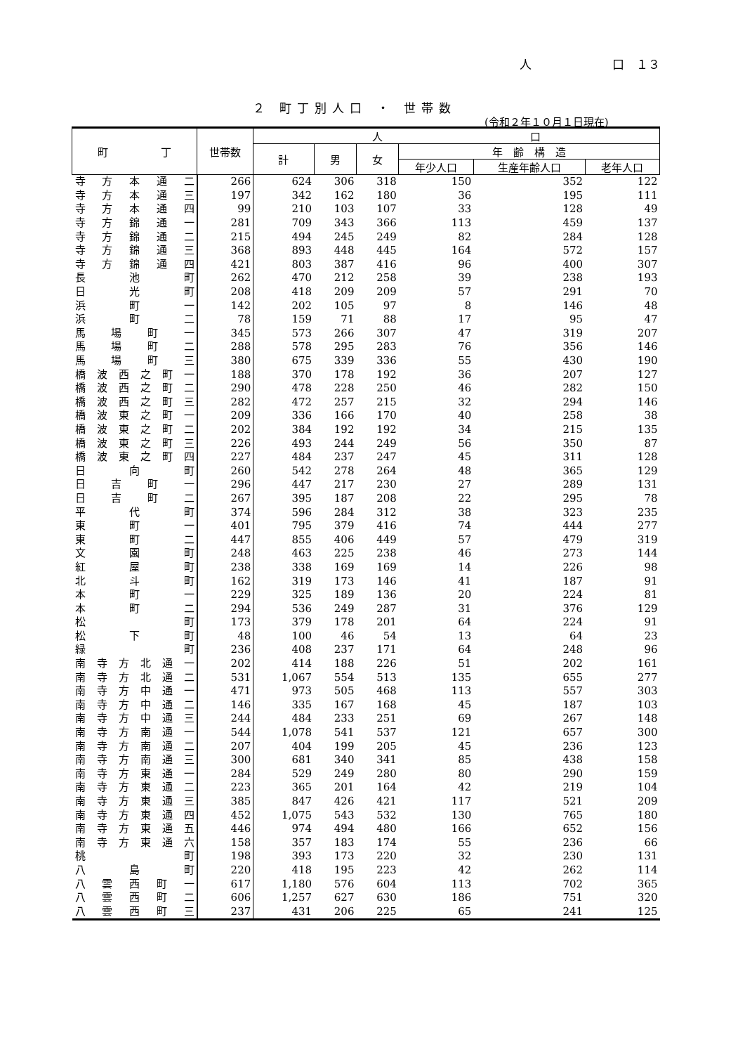人 口　１３
２ 町丁別人口 ・ 世帯数
(令和２年１０月１日現在)
| 町 丁 | 世帯数 | 人 口 | | | | | |
| --- | --- | --- | --- | --- | --- | --- | --- |
| | | 計 | 男 | 女 | 年 齢 構 造 | | |
| | | | | | 年少人口 | 生産年齢人口 | 老年人口 |
| 寺方本通二 | 266 | 624 | 306 | 318 | 150 | 352 | 122 |
| 寺方本通三 | 197 | 342 | 162 | 180 | 36 | 195 | 111 |
| 寺方本通四 | 99 | 210 | 103 | 107 | 33 | 128 | 49 |
| 寺方錦通一 | 281 | 709 | 343 | 366 | 113 | 459 | 137 |
| 寺方錦通二 | 215 | 494 | 245 | 249 | 82 | 284 | 128 |
| 寺方錦通三 | 368 | 893 | 448 | 445 | 164 | 572 | 157 |
| 寺方錦通四 | 421 | 803 | 387 | 416 | 96 | 400 | 307 |
| 長池町 | 262 | 470 | 212 | 258 | 39 | 238 | 193 |
| 日光町 | 208 | 418 | 209 | 209 | 57 | 291 | 70 |
| 浜町一 | 142 | 202 | 105 | 97 | 8 | 146 | 48 |
| 浜町二 | 78 | 159 | 71 | 88 | 17 | 95 | 47 |
| 馬場町一 | 345 | 573 | 266 | 307 | 47 | 319 | 207 |
| 馬場町二 | 288 | 578 | 295 | 283 | 76 | 356 | 146 |
| 馬場町三 | 380 | 675 | 339 | 336 | 55 | 430 | 190 |
| 橋波西之町一 | 188 | 370 | 178 | 192 | 36 | 207 | 127 |
| 橋波西之町二 | 290 | 478 | 228 | 250 | 46 | 282 | 150 |
| 橋波西之町三 | 282 | 472 | 257 | 215 | 32 | 294 | 146 |
| 橋波東之町一 | 209 | 336 | 166 | 170 | 40 | 258 | 38 |
| 橋波東之町二 | 202 | 384 | 192 | 192 | 34 | 215 | 135 |
| 橋波東之町三 | 226 | 493 | 244 | 249 | 56 | 350 | 87 |
| 橋波東之町四 | 227 | 484 | 237 | 247 | 45 | 311 | 128 |
| 日向町 | 260 | 542 | 278 | 264 | 48 | 365 | 129 |
| 日吉町一 | 296 | 447 | 217 | 230 | 27 | 289 | 131 |
| 日吉町二 | 267 | 395 | 187 | 208 | 22 | 295 | 78 |
| 平代町 | 374 | 596 | 284 | 312 | 38 | 323 | 235 |
| 東町一 | 401 | 795 | 379 | 416 | 74 | 444 | 277 |
| 東町二 | 447 | 855 | 406 | 449 | 57 | 479 | 319 |
| 文園町 | 248 | 463 | 225 | 238 | 46 | 273 | 144 |
| 紅屋町 | 238 | 338 | 169 | 169 | 14 | 226 | 98 |
| 北斗町 | 162 | 319 | 173 | 146 | 41 | 187 | 91 |
| 本町一 | 229 | 325 | 189 | 136 | 20 | 224 | 81 |
| 本町二 | 294 | 536 | 249 | 287 | 31 | 376 | 129 |
| 松町 | 173 | 379 | 178 | 201 | 64 | 224 | 91 |
| 松下町 | 48 | 100 | 46 | 54 | 13 | 64 | 23 |
| 緑町 | 236 | 408 | 237 | 171 | 64 | 248 | 96 |
| 南寺方北通一 | 202 | 414 | 188 | 226 | 51 | 202 | 161 |
| 南寺方北通二 | 531 | 1,067 | 554 | 513 | 135 | 655 | 277 |
| 南寺方中通一 | 471 | 973 | 505 | 468 | 113 | 557 | 303 |
| 南寺方中通二 | 146 | 335 | 167 | 168 | 45 | 187 | 103 |
| 南寺方中通三 | 244 | 484 | 233 | 251 | 69 | 267 | 148 |
| 南寺方南通一 | 544 | 1,078 | 541 | 537 | 121 | 657 | 300 |
| 南寺方南通二 | 207 | 404 | 199 | 205 | 45 | 236 | 123 |
| 南寺方南通三 | 300 | 681 | 340 | 341 | 85 | 438 | 158 |
| 南寺方東通一 | 284 | 529 | 249 | 280 | 80 | 290 | 159 |
| 南寺方東通二 | 223 | 365 | 201 | 164 | 42 | 219 | 104 |
| 南寺方東通三 | 385 | 847 | 426 | 421 | 117 | 521 | 209 |
| 南寺方東通四 | 452 | 1,075 | 543 | 532 | 130 | 765 | 180 |
| 南寺方東通五 | 446 | 974 | 494 | 480 | 166 | 652 | 156 |
| 南寺方東通六 | 158 | 357 | 183 | 174 | 55 | 236 | 66 |
| 桃町 | 198 | 393 | 173 | 220 | 32 | 230 | 131 |
| 八島町 | 220 | 418 | 195 | 223 | 42 | 262 | 114 |
| 八雲西町一 | 617 | 1,180 | 576 | 604 | 113 | 702 | 365 |
| 八雲西町二 | 606 | 1,257 | 627 | 630 | 186 | 751 | 320 |
| 八雲西町三 | 237 | 431 | 206 | 225 | 65 | 241 | 125 |